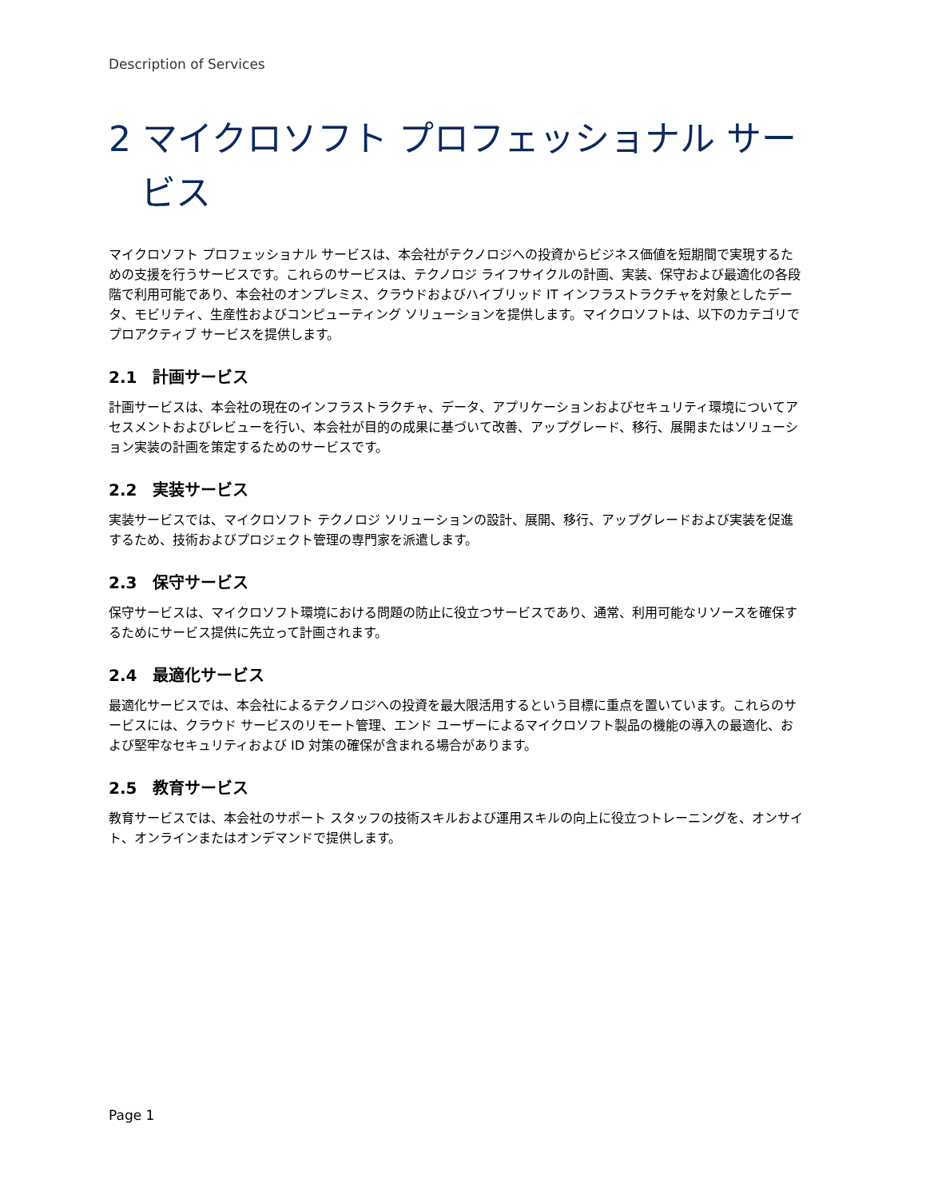Description of Services
2 マイクロソフト プロフェッショナル サービス
マイクロソフト プロフェッショナル サービスは、本会社がテクノロジへの投資からビジネス価値を短期間で実現するための支援を行うサービスです。これらのサービスは、テクノロジ ライフサイクルの計画、実装、保守および最適化の各段階で利用可能であり、本会社のオンプレミス、クラウドおよびハイブリッド IT インフラストラクチャを対象としたデータ、モビリティ、生産性およびコンピューティング ソリューションを提供します。マイクロソフトは、以下のカテゴリでプロアクティブ サービスを提供します。
2.1 計画サービス
計画サービスは、本会社の現在のインフラストラクチャ、データ、アプリケーションおよびセキュリティ環境についてアセスメントおよびレビューを行い、本会社が目的の成果に基づいて改善、アップグレード、移行、展開またはソリューション実装の計画を策定するためのサービスです。
2.2 実装サービス
実装サービスでは、マイクロソフト テクノロジ ソリューションの設計、展開、移行、アップグレードおよび実装を促進するため、技術およびプロジェクト管理の専門家を派遣します。
2.3 保守サービス
保守サービスは、マイクロソフト環境における問題の防止に役立つサービスであり、通常、利用可能なリソースを確保するためにサービス提供に先立って計画されます。
2.4 最適化サービス
最適化サービスでは、本会社によるテクノロジへの投資を最大限活用するという目標に重点を置いています。これらのサービスには、クラウド サービスのリモート管理、エンド ユーザーによるマイクロソフト製品の機能の導入の最適化、および堅牢なセキュリティおよび ID 対策の確保が含まれる場合があります。
2.5 教育サービス
教育サービスでは、本会社のサポート スタッフの技術スキルおよび運用スキルの向上に役立つトレーニングを、オンサイト、オンラインまたはオンデマンドで提供します。
Page 1